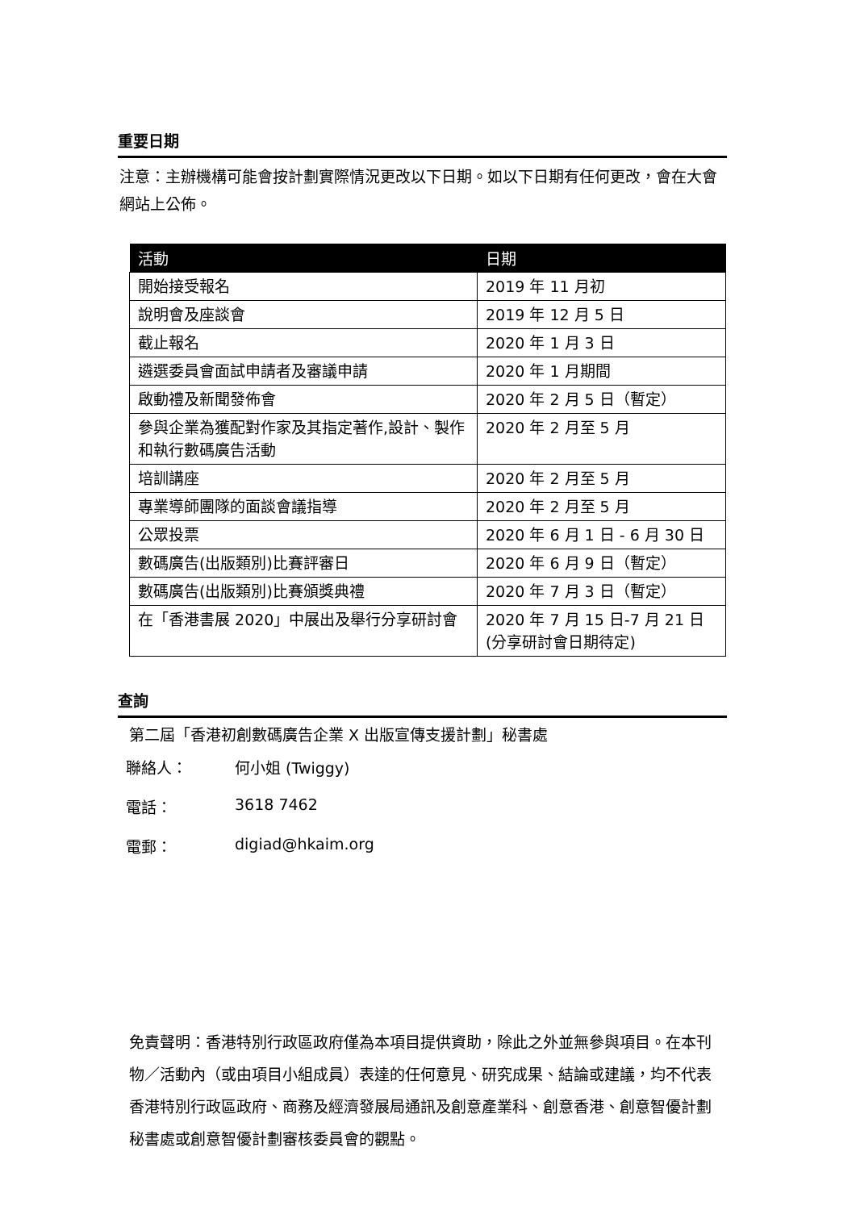重要日期
注意：主辦機構可能會按計劃實際情況更改以下日期。如以下日期有任何更改，會在大會網站上公佈。
| 活動 | 日期 |
| --- | --- |
| 開始接受報名 | 2019 年 11 月初 |
| 說明會及座談會 | 2019 年 12 月 5 日 |
| 截止報名 | 2020 年 1 月 3 日 |
| 遴選委員會面試申請者及審議申請 | 2020 年 1 月期間 |
| 啟動禮及新聞發佈會 | 2020 年 2 月 5 日（暫定） |
| 參與企業為獲配對作家及其指定著作,設計、製作和執行數碼廣告活動 | 2020 年 2 月至 5 月 |
| 培訓講座 | 2020 年 2 月至 5 月 |
| 專業導師團隊的面談會議指導 | 2020 年 2 月至 5 月 |
| 公眾投票 | 2020 年 6 月 1 日 - 6 月 30 日 |
| 數碼廣告(出版類別)比賽評審日 | 2020 年 6 月 9 日（暫定） |
| 數碼廣告(出版類別)比賽頒獎典禮 | 2020 年 7 月 3 日（暫定） |
| 在「香港書展 2020」中展出及舉行分享研討會 | 2020 年 7 月 15 日-7 月 21 日(分享研討會日期待定) |
查詢
第二屆「香港初創數碼廣告企業 X 出版宣傳支援計劃」秘書處
聯絡人： 何小姐 (Twiggy)
電話： 3618 7462
電郵： digiad@hkaim.org
免責聲明：香港特別行政區政府僅為本項目提供資助，除此之外並無參與項目。在本刊物／活動內（或由項目小組成員）表達的任何意見、研究成果、結論或建議，均不代表香港特別行政區政府、商務及經濟發展局通訊及創意產業科、創意香港、創意智優計劃秘書處或創意智優計劃審核委員會的觀點。